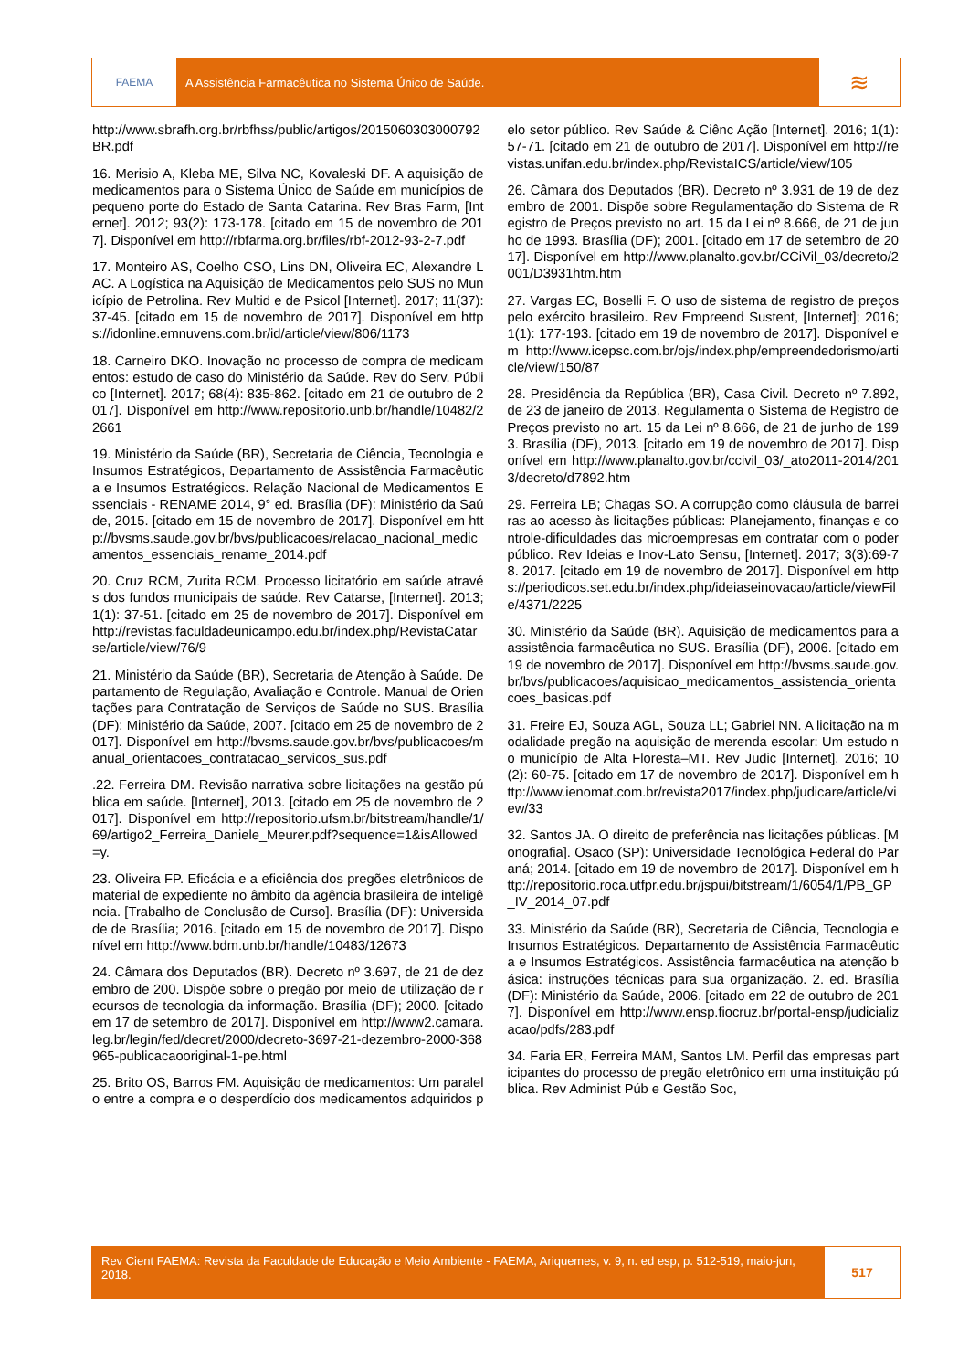FAEMA A Assistência Farmacêutica no Sistema Único de Saúde.
≋
http://www.sbrafh.org.br/rbfhss/public/artigos/2015060303000792BR.pdf
16. Merisio A, Kleba ME, Silva NC, Kovaleski DF. A aquisição de medicamentos para o Sistema Único de Saúde em municípios de pequeno porte do Estado de Santa Catarina. Rev Bras Farm, [Internet]. 2012; 93(2): 173-178. [citado em 15 de novembro de 2017]. Disponível em http://rbfarma.org.br/files/rbf-2012-93-2-7.pdf
17. Monteiro AS, Coelho CSO, Lins DN, Oliveira EC, Alexandre LAC. A Logística na Aquisição de Medicamentos pelo SUS no Município de Petrolina. Rev Multid e de Psicol [Internet]. 2017; 11(37): 37-45. [citado em 15 de novembro de 2017]. Disponível em https://idonline.emnuvens.com.br/id/article/view/806/1173
18. Carneiro DKO. Inovação no processo de compra de medicamentos: estudo de caso do Ministério da Saúde. Rev do Serv. Público [Internet]. 2017; 68(4): 835-862. [citado em 21 de outubro de 2017]. Disponível em http://www.repositorio.unb.br/handle/10482/22661
19. Ministério da Saúde (BR), Secretaria de Ciência, Tecnologia e Insumos Estratégicos, Departamento de Assistência Farmacêutica e Insumos Estratégicos. Relação Nacional de Medicamentos Essenciais - RENAME 2014, 9° ed. Brasília (DF): Ministério da Saúde, 2015. [citado em 15 de novembro de 2017]. Disponível em http://bvsms.saude.gov.br/bvs/publicacoes/relacao_nacional_medicamentos_essenciais_rename_2014.pdf
20. Cruz RCM, Zurita RCM. Processo licitatório em saúde através dos fundos municipais de saúde. Rev Catarse, [Internet]. 2013; 1(1): 37-51. [citado em 25 de novembro de 2017]. Disponível em http://revistas.faculdadeunicampo.edu.br/index.php/RevistaCatarse/article/view/76/9
21. Ministério da Saúde (BR), Secretaria de Atenção à Saúde. Departamento de Regulação, Avaliação e Controle. Manual de Orientações para Contratação de Serviços de Saúde no SUS. Brasília (DF): Ministério da Saúde, 2007. [citado em 25 de novembro de 2017]. Disponível em http://bvsms.saude.gov.br/bvs/publicacoes/manual_orientacoes_contratacao_servicos_sus.pdf
.22. Ferreira DM. Revisão narrativa sobre licitações na gestão pública em saúde. [Internet], 2013. [citado em 25 de novembro de 2017]. Disponível em http://repositorio.ufsm.br/bitstream/handle/1/69/artigo2_Ferreira_Daniele_Meurer.pdf?sequence=1&isAllowed=y.
23. Oliveira FP. Eficácia e a eficiência dos pregões eletrônicos de material de expediente no âmbito da agência brasileira de inteligência. [Trabalho de Conclusão de Curso]. Brasília (DF): Universidade de Brasília; 2016. [citado em 15 de novembro de 2017]. Disponível em http://www.bdm.unb.br/handle/10483/12673
24. Câmara dos Deputados (BR). Decreto nº 3.697, de 21 de dezembro de 200. Dispõe sobre o pregão por meio de utilização de recursos de tecnologia da informação. Brasília (DF); 2000. [citado em 17 de setembro de 2017]. Disponível em http://www2.camara.leg.br/legin/fed/decret/2000/decreto-3697-21-dezembro-2000-368965-publicacaooriginal-1-pe.html
25. Brito OS, Barros FM. Aquisição de medicamentos: Um paralelo entre a compra e o desperdício dos medicamentos adquiridos pelo setor público. Rev Saúde & Ciênc Ação [Internet]. 2016; 1(1): 57-71. [citado em 21 de outubro de 2017]. Disponível em http://revistas.unifan.edu.br/index.php/RevistaICS/article/view/105
26. Câmara dos Deputados (BR). Decreto nº 3.931 de 19 de dezembro de 2001. Dispõe sobre Regulamentação do Sistema de Registro de Preços previsto no art. 15 da Lei nº 8.666, de 21 de junho de 1993. Brasília (DF); 2001. [citado em 17 de setembro de 2017]. Disponível em http://www.planalto.gov.br/CCiVil_03/decreto/2001/D3931htm.htm
27. Vargas EC, Boselli F. O uso de sistema de registro de preços pelo exército brasileiro. Rev Empreend Sustent, [Internet]; 2016; 1(1): 177-193. [citado em 19 de novembro de 2017]. Disponível em http://www.icepsc.com.br/ojs/index.php/empreendedorismo/article/view/150/87
28. Presidência da República (BR), Casa Civil. Decreto nº 7.892, de 23 de janeiro de 2013. Regulamenta o Sistema de Registro de Preços previsto no art. 15 da Lei nº 8.666, de 21 de junho de 1993. Brasília (DF), 2013. [citado em 19 de novembro de 2017]. Disponível em http://www.planalto.gov.br/ccivil_03/_ato2011-2014/2013/decreto/d7892.htm
29. Ferreira LB; Chagas SO. A corrupção como cláusula de barreiras ao acesso às licitações públicas: Planejamento, finanças e controle-dificuldades das microempresas em contratar com o poder público. Rev Ideias e Inov-Lato Sensu, [Internet]. 2017; 3(3):69-78. 2017. [citado em 19 de novembro de 2017]. Disponível em https://periodicos.set.edu.br/index.php/ideiaseinovacao/article/viewFile/4371/2225
30. Ministério da Saúde (BR). Aquisição de medicamentos para a assistência farmacêutica no SUS. Brasília (DF), 2006. [citado em 19 de novembro de 2017]. Disponível em http://bvsms.saude.gov.br/bvs/publicacoes/aquisicao_medicamentos_assistencia_orientacoes_basicas.pdf
31. Freire EJ, Souza AGL, Souza LL; Gabriel NN. A licitação na modalidade pregão na aquisição de merenda escolar: Um estudo no município de Alta Floresta–MT. Rev Judic [Internet]. 2016; 10(2): 60-75. [citado em 17 de novembro de 2017]. Disponível em http://www.ienomat.com.br/revista2017/index.php/judicare/article/view/33
32. Santos JA. O direito de preferência nas licitações públicas. [Monografia]. Osaco (SP): Universidade Tecnológica Federal do Paraná; 2014. [citado em 19 de novembro de 2017]. Disponível em http://repositorio.roca.utfpr.edu.br/jspui/bitstream/1/6054/1/PB_GP_IV_2014_07.pdf
33. Ministério da Saúde (BR), Secretaria de Ciência, Tecnologia e Insumos Estratégicos. Departamento de Assistência Farmacêutica e Insumos Estratégicos. Assistência farmacêutica na atenção básica: instruções técnicas para sua organização. 2. ed. Brasília (DF): Ministério da Saúde, 2006. [citado em 22 de outubro de 2017]. Disponível em http://www.ensp.fiocruz.br/portal-ensp/judicializacao/pdfs/283.pdf
34. Faria ER, Ferreira MAM, Santos LM. Perfil das empresas participantes do processo de pregão eletrônico em uma instituição pública. Rev Administ Púb e Gestão Soc,
Rev Cient FAEMA: Revista da Faculdade de Educação e Meio Ambiente - FAEMA, Ariquemes, v. 9, n. ed esp, p. 512-519, maio-jun, 2018.
517